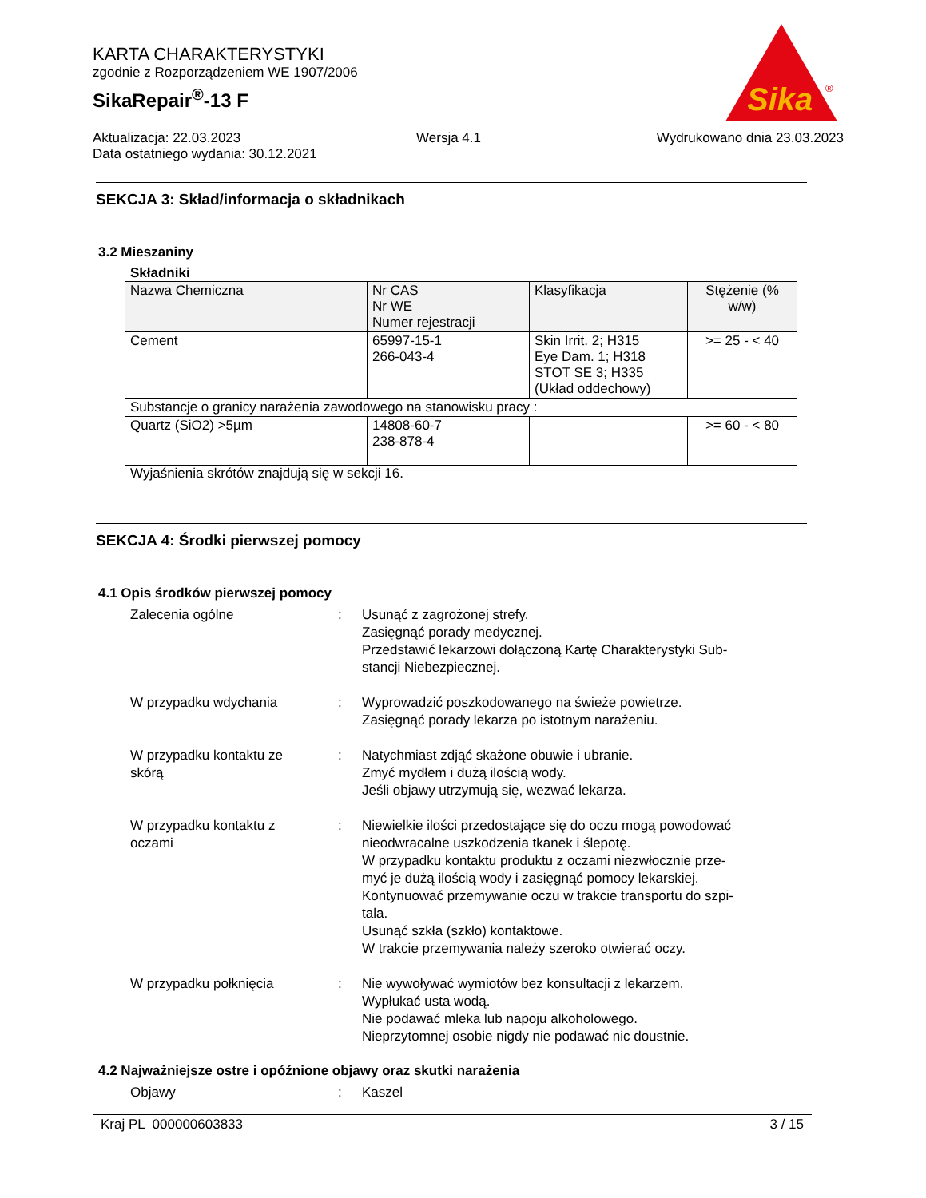KARTA CHARAKTERYSTYKI
zgodnie z Rozporządzeniem WE 1907/2006
SikaRepair<sup>®</sup>-13 F
Sika
®
Aktualizacja: 22.03.2023 Wersja 4.1 Wydrukowano dnia 23.03.2023
Data ostatniego wydania: 30.12.2021
SEKCJA 3: Skład/informacja o składnikach
3.2 Mieszaniny
Składniki
| Nazwa Chemiczna | Nr CAS Nr WE Numer rejestracji | Klasyfikacja | Stężenie (% w/w) |
| --- | --- | --- | --- |
| Cement | 65997-15-1 266-043-4 | Skin Irrit. 2; H315 Eye Dam. 1; H318 STOT SE 3; H335 (Układ oddechowy) | >= 25 - < 40 |
| Substancje o granicy narażenia zawodowego na stanowisku pracy : | | | |
| Quartz (SiO2) >5µm | 14808-60-7 238-878-4 | | >= 60 - < 80 |
Wyjaśnienia skrótów znajdują się w sekcji 16.
SEKCJA 4: Środki pierwszej pomocy
4.1 Opis środków pierwszej pomocy
Zalecenia ogólne
:
Usunąć z zagrożonej strefy.
Zasięgnąć porady medycznej.
Przedstawić lekarzowi dołączoną Kartę Charakterystyki Sub-
stancji Niebezpiecznej.
W przypadku wdychania
:
Wyprowadzić poszkodowanego na świeże powietrze.
Zasięgnąć porady lekarza po istotnym narażeniu.
W przypadku kontaktu ze
skórą
:
Natychmiast zdjąć skażone obuwie i ubranie.
Zmyć mydłem i dużą ilością wody.
Jeśli objawy utrzymują się, wezwać lekarza.
W przypadku kontaktu z
oczami
:
Niewielkie ilości przedostające się do oczu mogą powodować nieodwracalne uszkodzenia tkanek i ślepotę.
W przypadku kontaktu produktu z oczami niezwłocznie prze-
myć je dużą ilością wody i zasięgnąć pomocy lekarskiej.
Kontynuować przemywanie oczu w trakcie transportu do szpi-
tala.
Usunąć szkła (szkło) kontaktowe.
W trakcie przemywania należy szeroko otwierać oczy.
W przypadku połknięcia
:
Nie wywoływać wymiotów bez konsultacji z lekarzem.
Wypłukać usta wodą.
Nie podawać mleka lub napoju alkoholowego.
Nieprzytomnej osobie nigdy nie podawać nic doustnie.
4.2 Najważniejsze ostre i opóźnione objawy oraz skutki narażenia
Objawy
:
Kaszel
Kraj PL 000000603833 3 / 15